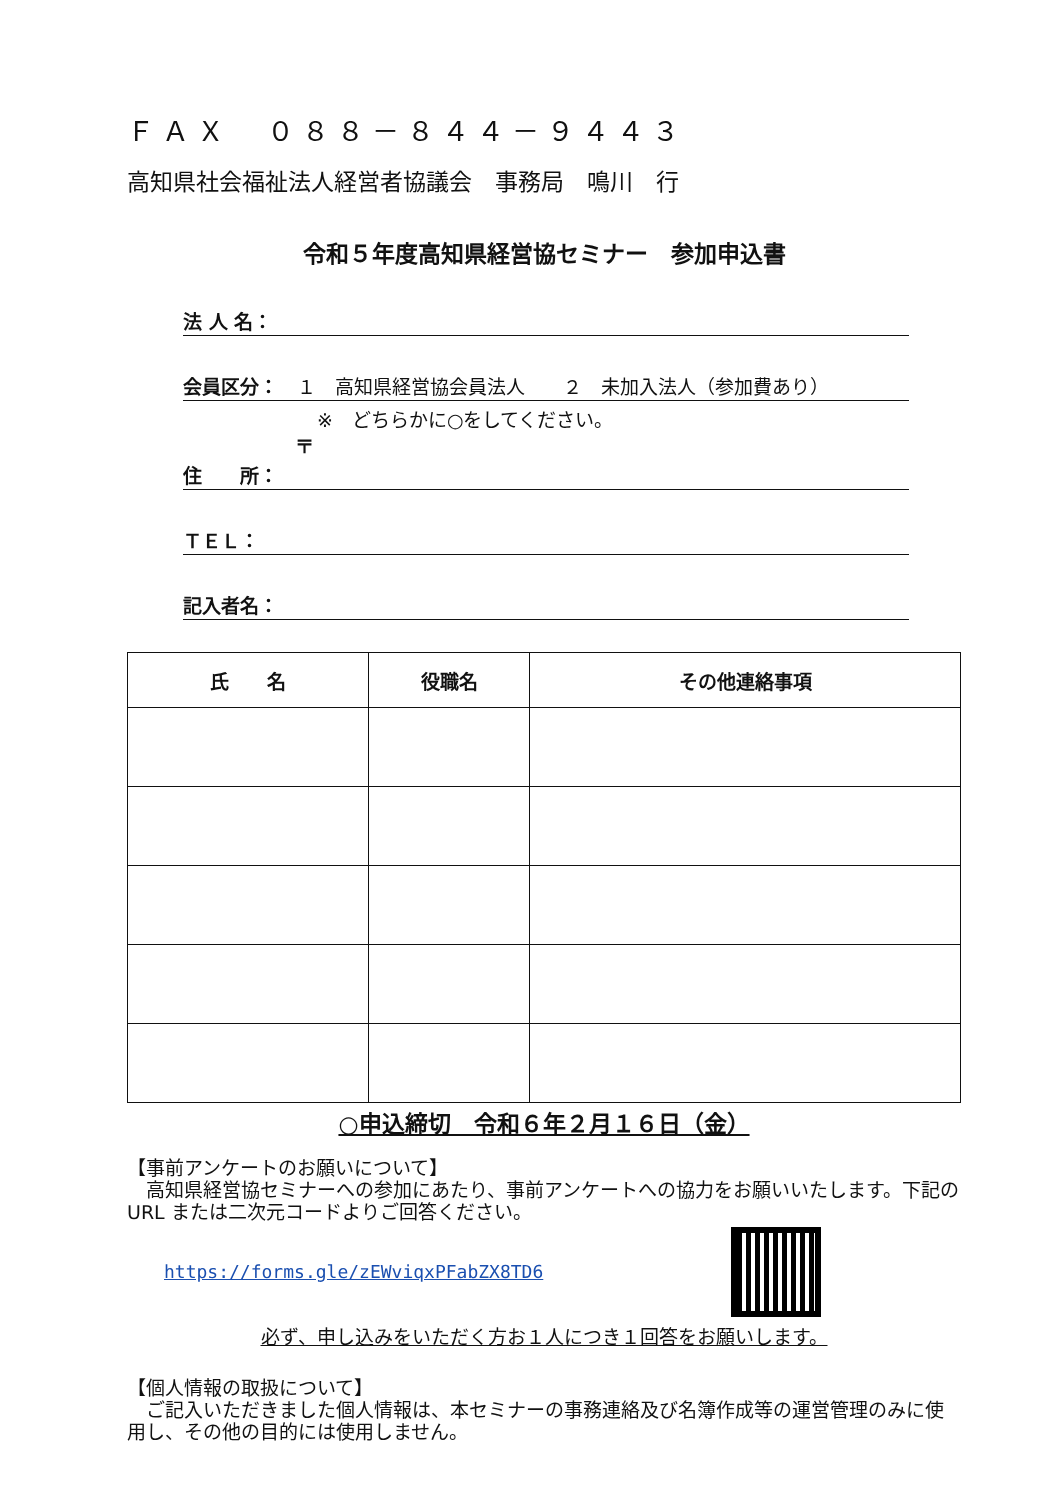ＦＡＸ　０８８－８４４－９４４３
高知県社会福祉法人経営者協議会　事務局　鳴川　行
令和５年度高知県経営協セミナー　参加申込書
法 人 名：
会員区分：　１　高知県経営協会員法人　　２　未加入法人（参加費あり）
※　どちらかに○をしてください。
〒
住　　所：
ＴＥＬ：
記入者名：
| 氏 名 | 役職名 | その他連絡事項 |
| --- | --- | --- |
○申込締切　令和６年２月１６日（金）
【事前アンケートのお願いについて】
　高知県経営協セミナーへの参加にあたり、事前アンケートへの協力をお願いいたします。下記の URL または二次元コードよりご回答ください。
https://forms.gle/zEWviqxPFabZX8TD6
必ず、申し込みをいただく方お１人につき１回答をお願いします。
【個人情報の取扱について】
　ご記入いただきました個人情報は、本セミナーの事務連絡及び名簿作成等の運営管理のみに使用し、その他の目的には使用しません。